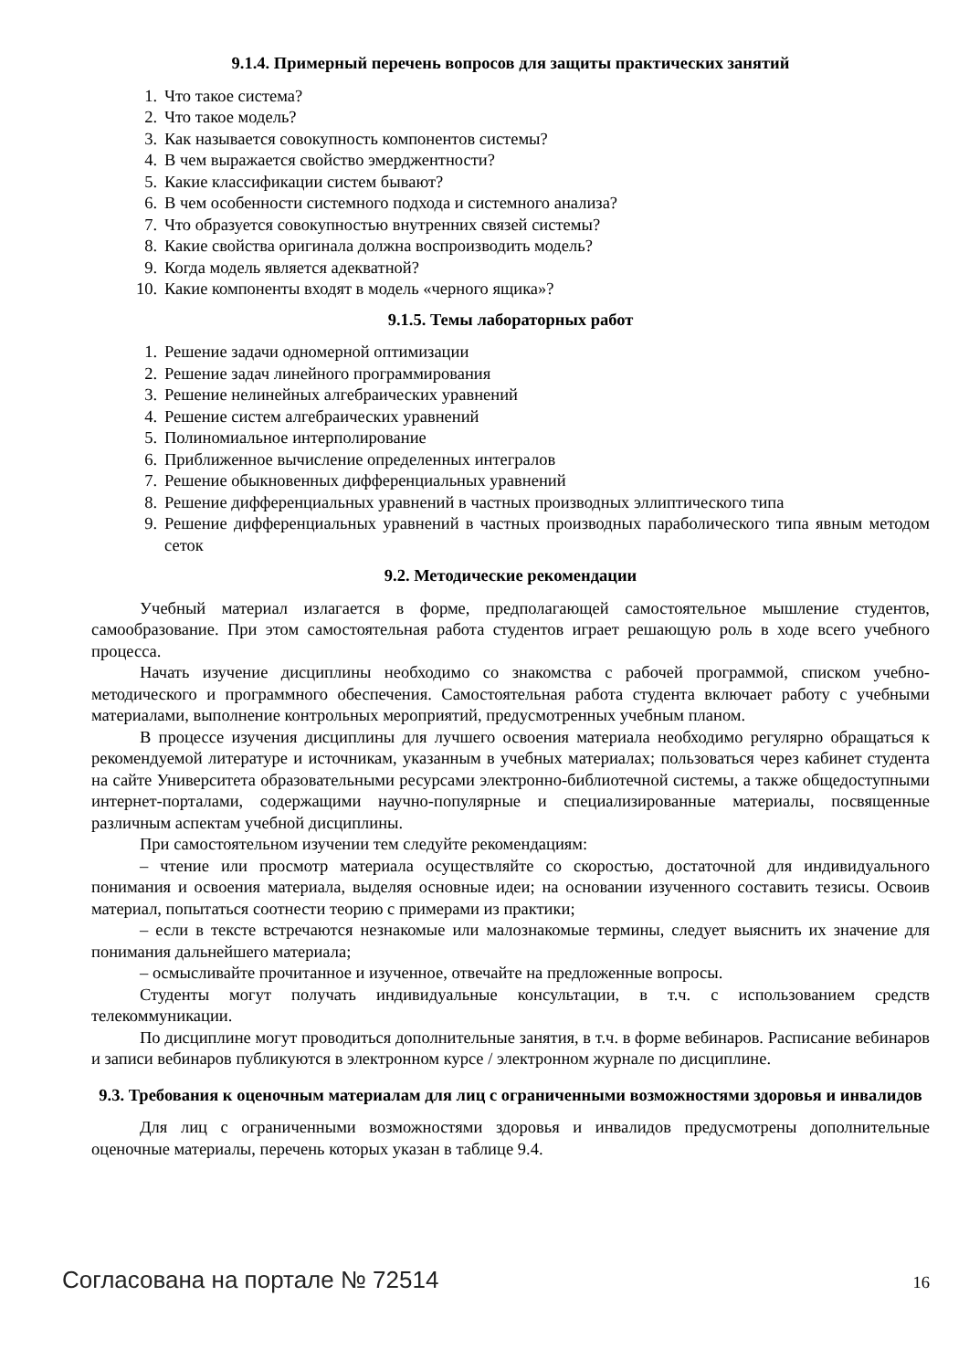9.1.4. Примерный перечень вопросов для защиты практических занятий
1. Что такое система?
2. Что такое модель?
3. Как называется совокупность компонентов системы?
4. В чем выражается свойство эмерджентности?
5. Какие классификации систем бывают?
6. В чем особенности системного подхода и системного анализа?
7. Что образуется совокупностью внутренних связей системы?
8. Какие свойства оригинала должна воспроизводить модель?
9. Когда модель является адекватной?
10. Какие компоненты входят в модель «черного ящика»?
9.1.5. Темы лабораторных работ
1. Решение задачи одномерной оптимизации
2. Решение задач линейного программирования
3. Решение нелинейных алгебраических уравнений
4. Решение систем алгебраических уравнений
5. Полиномиальное интерполирование
6. Приближенное вычисление определенных интегралов
7. Решение обыкновенных дифференциальных уравнений
8. Решение дифференциальных уравнений в частных производных эллиптического типа
9. Решение дифференциальных уравнений в частных производных параболического типа явным методом сеток
9.2. Методические рекомендации
Учебный материал излагается в форме, предполагающей самостоятельное мышление студентов, самообразование. При этом самостоятельная работа студентов играет решающую роль в ходе всего учебного процесса.
Начать изучение дисциплины необходимо со знакомства с рабочей программой, списком учебно-методического и программного обеспечения. Самостоятельная работа студента включает работу с учебными материалами, выполнение контрольных мероприятий, предусмотренных учебным планом.
В процессе изучения дисциплины для лучшего освоения материала необходимо регулярно обращаться к рекомендуемой литературе и источникам, указанным в учебных материалах; пользоваться через кабинет студента на сайте Университета образовательными ресурсами электронно-библиотечной системы, а также общедоступными интернет-порталами, содержащими научно-популярные и специализированные материалы, посвященные различным аспектам учебной дисциплины.
При самостоятельном изучении тем следуйте рекомендациям:
– чтение или просмотр материала осуществляйте со скоростью, достаточной для индивидуального понимания и освоения материала, выделяя основные идеи; на основании изученного составить тезисы. Освоив материал, попытаться соотнести теорию с примерами из практики;
– если в тексте встречаются незнакомые или малознакомые термины, следует выяснить их значение для понимания дальнейшего материала;
– осмысливайте прочитанное и изученное, отвечайте на предложенные вопросы.
Студенты могут получать индивидуальные консультации, в т.ч. с использованием средств телекоммуникации.
По дисциплине могут проводиться дополнительные занятия, в т.ч. в форме вебинаров. Расписание вебинаров и записи вебинаров публикуются в электронном курсе / электронном журнале по дисциплине.
9.3. Требования к оценочным материалам для лиц с ограниченными возможностями здоровья и инвалидов
Для лиц с ограниченными возможностями здоровья и инвалидов предусмотрены дополнительные оценочные материалы, перечень которых указан в таблице 9.4.
Согласована на портале № 72514 16